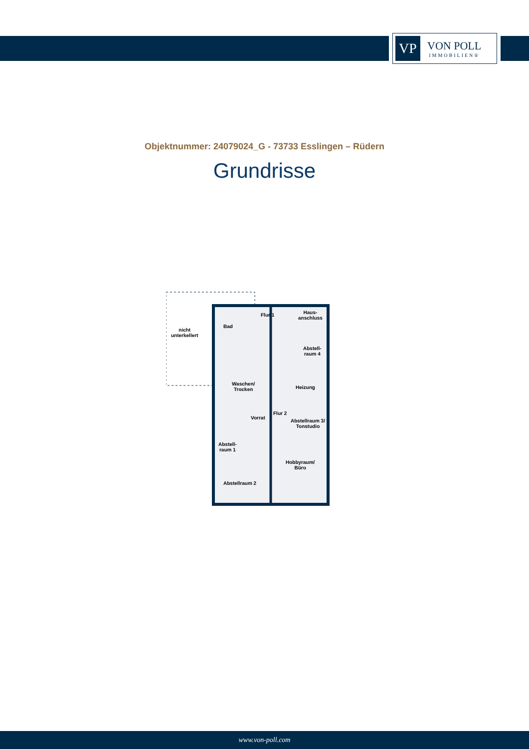VP
VON POLL
IMMOBILIEN®
Objektnummer: 24079024_G - 73733 Esslingen – Rüdern
Grundrisse
nicht
unterkellert
Bad
Flur 1
Haus-
anschluss
Abstell-
raum 4
Waschen/
Trocken
Heizung
Flur 2
Vorrat
Abstellraum 3/
Tonstudio
Abstell-
raum 1
Hobbyraum/
Büro
Abstellraum 2
www.von-poll.com